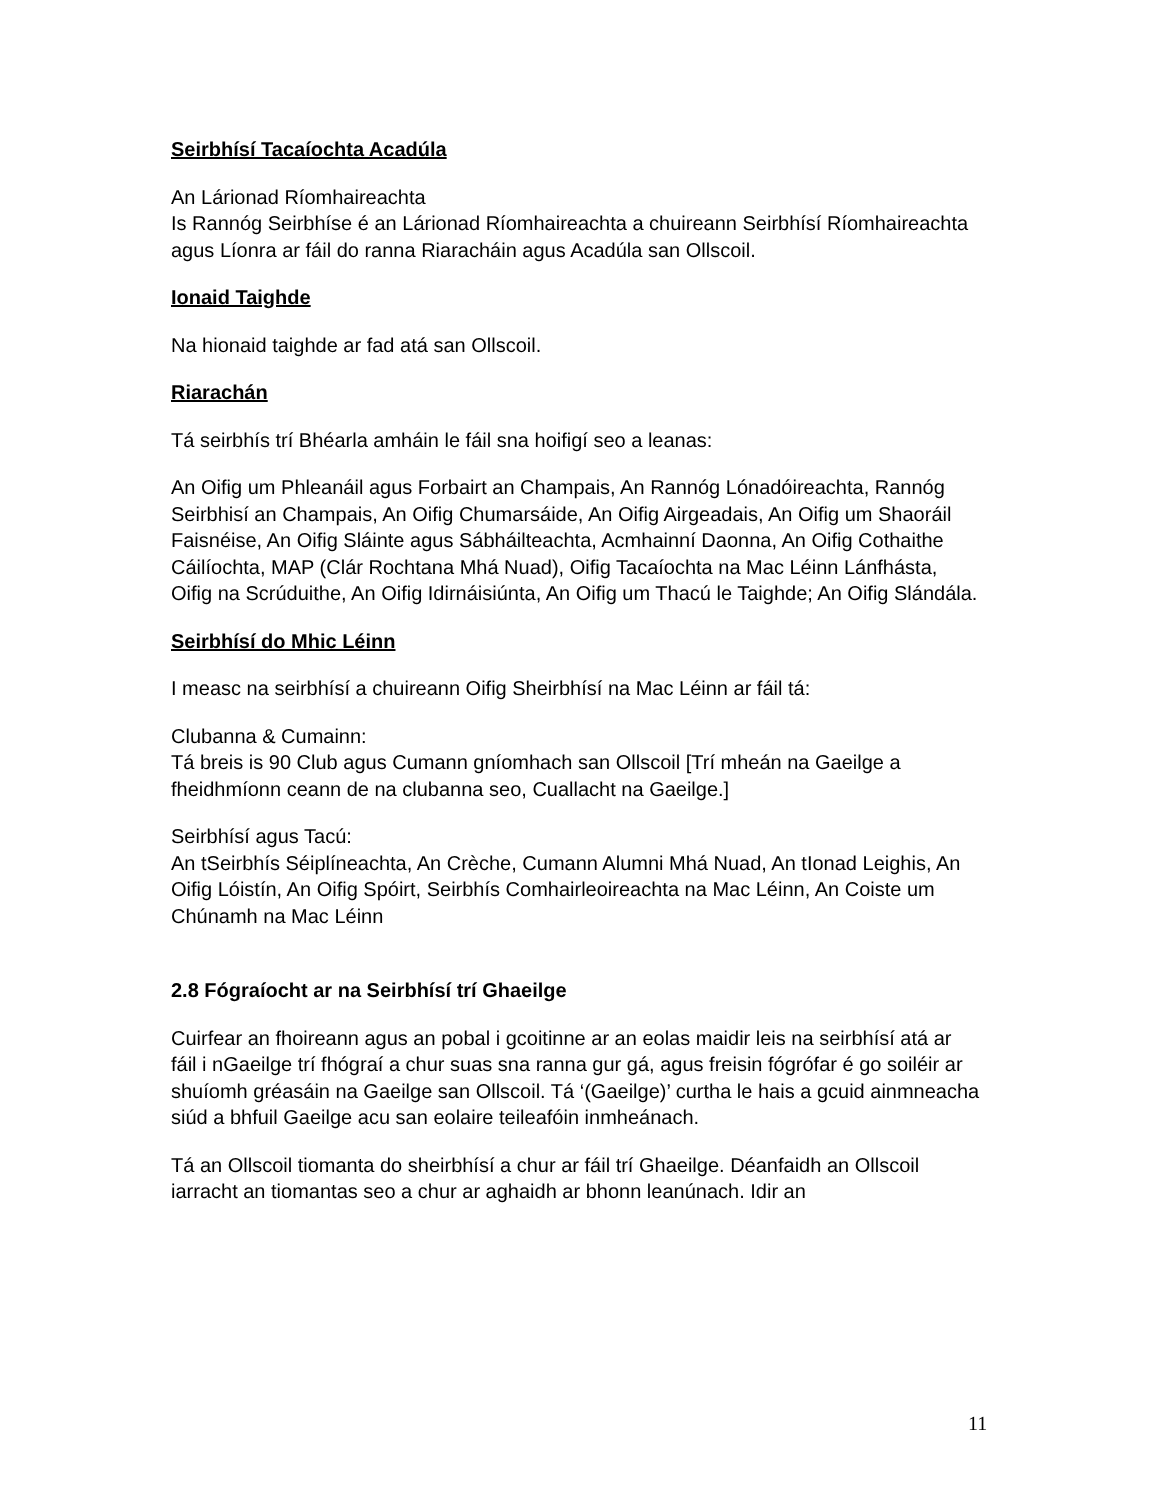Seirbhísí Tacaíochta Acadúla
An Lárionad Ríomhaireachta
Is Rannóg Seirbhíse é an Lárionad Ríomhaireachta a chuireann Seirbhísí Ríomhaireachta agus Líonra ar fáil do ranna Riaracháin agus Acadúla san Ollscoil.
Ionaid Taighde
Na hionaid taighde ar fad atá san Ollscoil.
Riarachán
Tá seirbhís trí Bhéarla amháin le fáil sna hoifigí seo a leanas:
An Oifig um Phleanáil agus Forbairt an Champais, An Rannóg Lónadóireachta, Rannóg Seirbhisí an Champais, An Oifig Chumarsáide, An Oifig Airgeadais, An Oifig um Shaoráil Faisnéise, An Oifig Sláinte agus Sábháilteachta, Acmhainní Daonna, An Oifig Cothaithe Cáilíochta, MAP (Clár Rochtana Mhá Nuad), Oifig Tacaíochta na Mac Léinn Lánfhásta, Oifig na Scrúduithe, An Oifig Idirnáisiúnta, An Oifig um Thacú le Taighde; An Oifig Slándála.
Seirbhísí do Mhic Léinn
I measc na seirbhísí a chuireann Oifig Sheirbhísí na Mac Léinn ar fáil tá:
Clubanna & Cumainn:
Tá breis is 90 Club agus Cumann gníomhach san Ollscoil [Trí mheán na Gaeilge a fheidhmíonn ceann de na clubanna seo, Cuallacht na Gaeilge.]
Seirbhísí agus Tacú:
An tSeirbhís Séiplíneachta, An Crèche, Cumann Alumni Mhá Nuad, An tIonad Leighis, An Oifig Lóistín, An Oifig Spóirt, Seirbhís Comhairleoireachta na Mac Léinn, An Coiste um Chúnamh na Mac Léinn
2.8 Fógraíocht ar na Seirbhísí trí Ghaeilge
Cuirfear an fhoireann agus an pobal i gcoitinne ar an eolas maidir leis na seirbhísí atá ar fáil i nGaeilge trí fhógraí a chur suas sna ranna gur gá, agus freisin fógrófar é go soiléir ar shuíomh gréasáin na Gaeilge san Ollscoil. Tá ‘(Gaeilge)’ curtha le hais a gcuid ainmneacha siúd a bhfuil Gaeilge acu san eolaire teileafóin inmheánach.
Tá an Ollscoil tiomanta do sheirbhísí a chur ar fáil trí Ghaeilge. Déanfaidh an Ollscoil iarracht an tiomantas seo a chur ar aghaidh ar bhonn leanúnach. Idir an
11